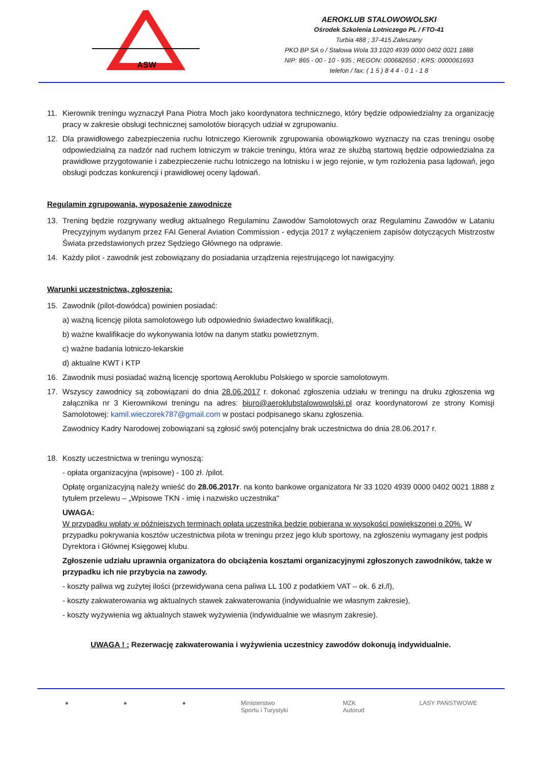ASW
AEROKLUB STALOWOWOLSKI
Ośrodek Szkolenia Lotniczego PL / FTO-41
Turbia 488 ; 37-415 Zaleszany
PKO BP SA o / Stalowa Wola 33 1020 4939 0000 0402 0021 1888
NIP: 865 - 00 - 10 - 935 ; REGON: 000682650 ; KRS: 0000061693
telefon / fax: ( 1 5 ) 8 4 4 - 0 1 - 1 8
11. Kierownik treningu wyznaczył Pana Piotra Moch jako koordynatora technicznego, który będzie odpowiedzialny za organizację pracy w zakresie obsługi technicznej samolotów biorących udział w zgrupowaniu.
12. Dla prawidłowego zabezpieczenia ruchu lotniczego Kierownik zgrupowania obowiązkowo wyznaczy na czas treningu osobę odpowiedzialną za nadzór nad ruchem lotniczym w trakcie treningu, która wraz ze służbą startową będzie odpowiedzialna za prawidłowe przygotowanie i zabezpieczenie ruchu lotniczego na lotnisku i w jego rejonie, w tym rozłożenia pasa lądowań, jego obsługi podczas konkurencji i prawidłowej oceny lądowań.
Regulamin zgrupowania, wyposażenie zawodnicze
13. Trening będzie rozgrywany według aktualnego Regulaminu Zawodów Samolotowych oraz Regulaminu Zawodów w Lataniu Precyzyjnym wydanym przez FAI General Aviation Commission - edycja 2017 z wyłączeniem zapisów dotyczących Mistrzostw Świata przedstawionych przez Sędziego Głównego na odprawie.
14. Każdy pilot - zawodnik jest zobowiązany do posiadania urządzenia rejestrującego lot nawigacyjny.
Warunki uczestnictwa, zgłoszenia:
15. Zawodnik (pilot-dowódca) powinien posiadać:
a) ważną licencję pilota samolotowego lub odpowiednio świadectwo kwalifikacji,
b) ważne kwalifikacje do wykonywania lotów na danym statku powietrznym.
c) ważne badania lotniczo-lekarskie
d) aktualne KWT i KTP
16. Zawodnik musi posiadać ważną licencję sportową Aeroklubu Polskiego w sporcie samolotowym.
17. Wszyscy zawodnicy są zobowiązani do dnia 28.06.2017 r. dokonać zgłoszenia udziału w treningu na druku zgłoszenia wg załącznika nr 3 Kierownikowi treningu na adres: biuro@aeroklubstalowowolski.pl oraz koordynatorowi ze strony Komisji Samolotowej: kamil.wieczorek787@gmail.com w postaci podpisanego skanu zgłoszenia.
Zawodnicy Kadry Narodowej zobowiązani są zgłosić swój potencjalny brak uczestnictwa do dnia 28.06.2017 r.
18. Koszty uczestnictwa w treningu wynoszą:
- opłata organizacyjna (wpisowe) - 100 zł. /pilot.
Opłatę organizacyjną należy wnieść do 28.06.2017r. na konto bankowe organizatora Nr 33 1020 4939 0000 0402 0021 1888 z tytułem przelewu – „Wpisowe TKN - imię i nazwisko uczestnika"
UWAGA:
W przypadku wpłaty w późniejszych terminach opłata uczestnika będzie pobierana w wysokości powiększonej o 20%. W przypadku pokrywania kosztów uczestnictwa pilota w treningu przez jego klub sportowy, na zgłoszeniu wymagany jest podpis Dyrektora i Głównej Księgowej klubu.
Zgłoszenie udziału uprawnia organizatora do obciążenia kosztami organizacyjnymi zgłoszonych zawodników, także w przypadku ich nie przybycia na zawody.
- koszty paliwa wg zużytej ilości (przewidywana cena paliwa LL 100 z podatkiem VAT – ok. 6 zł./l),
- koszty zakwaterowania wg aktualnych stawek zakwaterowania (indywidualnie we własnym zakresie),
- koszty wyżywienia wg aktualnych stawek wyżywienia (indywidualnie we własnym zakresie).
UWAGA ! : Rezerwację zakwaterowania i wyżywienia uczestnicy zawodów dokonują indywidualnie.
● ● ● Ministerstwo
Sportu i Turystyki MZK
Autorud LASY PAŃSTWOWE